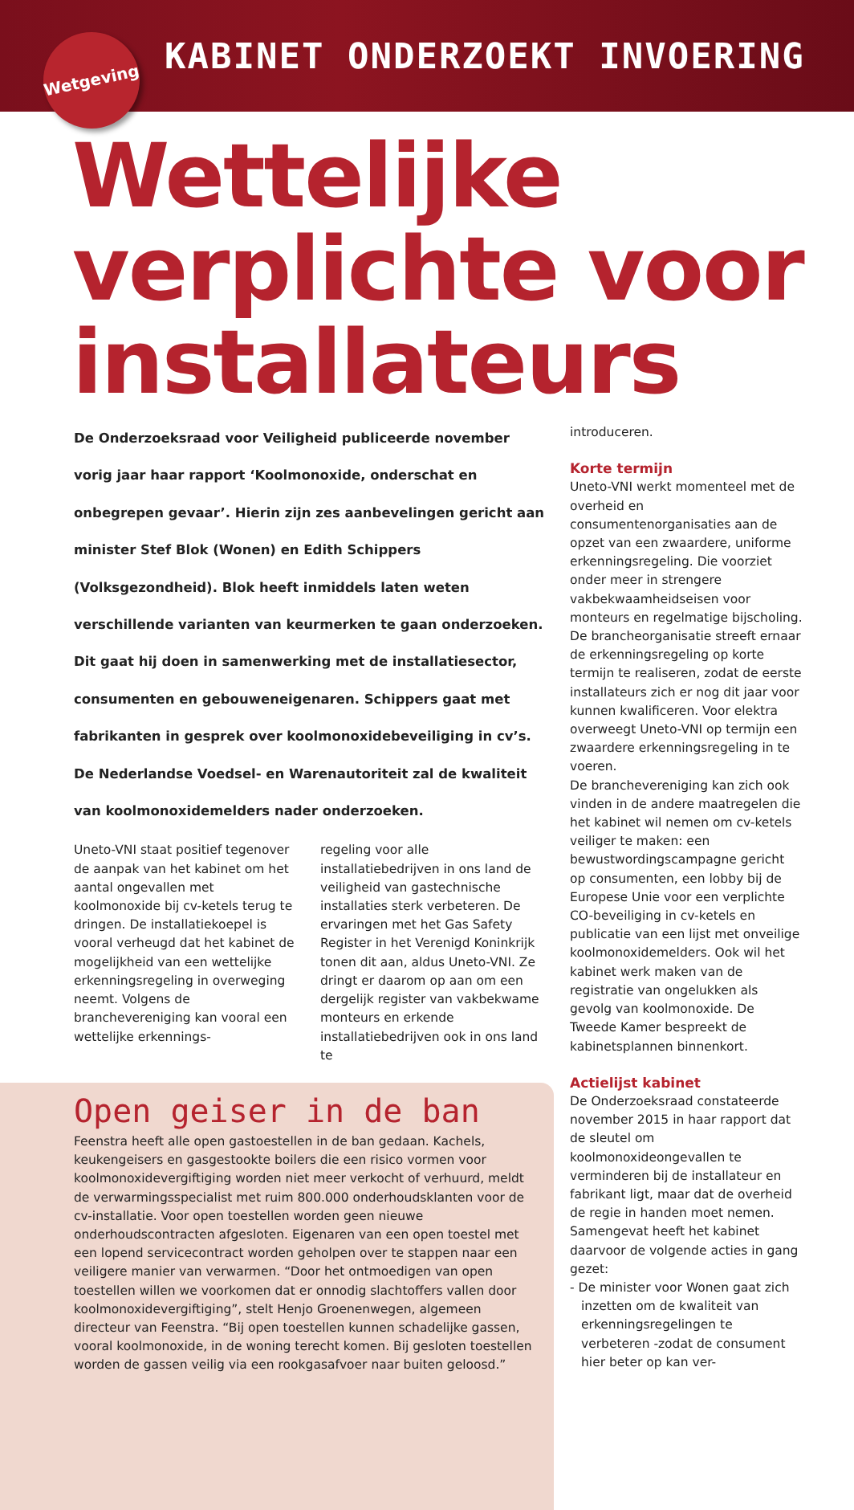Wetgeving
KABINET ONDERZOEKT INVOERING
Wettelijke verplichte voor installateurs
De Onderzoeksraad voor Veiligheid publiceerde november vorig jaar haar rapport ‘Koolmonoxide, onderschat en onbegrepen gevaar’. Hierin zijn zes aanbevelingen gericht aan minister Stef Blok (Wonen) en Edith Schippers (Volksgezondheid). Blok heeft inmiddels laten weten verschillende varianten van keurmerken te gaan onderzoeken. Dit gaat hij doen in samenwerking met de installatiesector, consumenten en gebouweneigenaren. Schippers gaat met fabrikanten in gesprek over koolmonoxidebeveiliging in cv’s. De Nederlandse Voedsel- en Warenautoriteit zal de kwaliteit van koolmonoxidemelders nader onderzoeken.
Uneto-VNI staat positief tegenover de aanpak van het kabinet om het aantal ongevallen met koolmonoxide bij cv-ketels terug te dringen. De installatiekoepel is vooral verheugd dat het kabinet de mogelijkheid van een wettelijke erkenningsregeling in overweging neemt. Volgens de branchevereniging kan vooral een wettelijke erkennings-
regeling voor alle installatiebedrijven in ons land de veiligheid van gastechnische installaties sterk verbeteren. De ervaringen met het Gas Safety Register in het Verenigd Koninkrijk tonen dit aan, aldus Uneto-VNI. Ze dringt er daarom op aan om een dergelijk register van vakbekwame monteurs en erkende installatiebedrijven ook in ons land te
Open geiser in de ban
Feenstra heeft alle open gastoestellen in de ban gedaan. Kachels, keukengeisers en gasgestookte boilers die een risico vormen voor koolmonoxidevergiftiging worden niet meer verkocht of verhuurd, meldt de verwarmingsspecialist met ruim 800.000 onderhoudsklanten voor de cv-installatie. Voor open toestellen worden geen nieuwe onderhoudscontracten afgesloten. Eigenaren van een open toestel met een lopend servicecontract worden geholpen over te stappen naar een veiligere manier van verwarmen. “Door het ontmoedigen van open toestellen willen we voorkomen dat er onnodig slachtoffers vallen door koolmonoxidevergiftiging”, stelt Henjo Groenenwegen, algemeen directeur van Feenstra. “Bij open toestellen kunnen schadelijke gassen, vooral koolmonoxide, in de woning terecht komen. Bij gesloten toestellen worden de gassen veilig via een rookgasafvoer naar buiten geloosd.”
introduceren.
Korte termijn
Uneto-VNI werkt momenteel met de overheid en consumentenorganisaties aan de opzet van een zwaardere, uniforme erkenningsregeling. Die voorziet onder meer in strengere vakbekwaamheidseisen voor monteurs en regelmatige bijscholing. De brancheorganisatie streeft ernaar de erkenningsregeling op korte termijn te realiseren, zodat de eerste installateurs zich er nog dit jaar voor kunnen kwalificeren. Voor elektra overweegt Uneto-VNI op termijn een zwaardere erkenningsregeling in te voeren.
De branchevereniging kan zich ook vinden in de andere maatregelen die het kabinet wil nemen om cv-ketels veiliger te maken: een bewustwordingscampagne gericht op consumenten, een lobby bij de Europese Unie voor een verplichte CO-beveiliging in cv-ketels en publicatie van een lijst met onveilige koolmonoxidemelders. Ook wil het kabinet werk maken van de registratie van ongelukken als gevolg van koolmonoxide. De Tweede Kamer bespreekt de kabinetsplannen binnenkort.
Actielijst kabinet
De Onderzoeksraad constateerde november 2015 in haar rapport dat de sleutel om koolmonoxideongevallen te verminderen bij de installateur en fabrikant ligt, maar dat de overheid de regie in handen moet nemen. Samengevat heeft het kabinet daarvoor de volgende acties in gang gezet:
- De minister voor Wonen gaat zich inzetten om de kwaliteit van erkenningsregelingen te verbeteren -zodat de consument hier beter op kan ver-